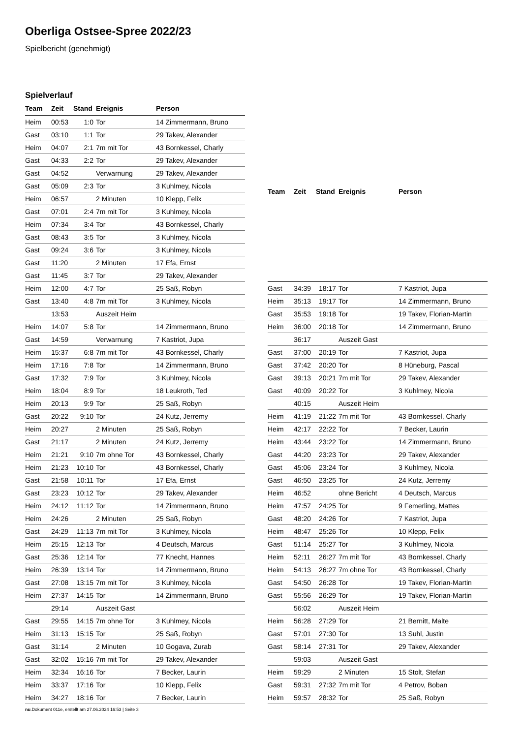Oberliga Ostsee-Spree 2022/23
Spielbericht (genehmigt)
Spielverlauf
| Team | Zeit | Stand | Ereignis | Person |
| --- | --- | --- | --- | --- |
| Heim | 00:53 | 1:0 | Tor | 14 Zimmermann, Bruno |
| Gast | 03:10 | 1:1 | Tor | 29 Takev, Alexander |
| Heim | 04:07 | 2:1 | 7m mit Tor | 43 Bornkessel, Charly |
| Gast | 04:33 | 2:2 | Tor | 29 Takev, Alexander |
| Gast | 04:52 | | Verwarnung | 29 Takev, Alexander |
| Gast | 05:09 | 2:3 | Tor | 3 Kuhlmey, Nicola |
| Heim | 06:57 | | 2 Minuten | 10 Klepp, Felix |
| Gast | 07:01 | 2:4 | 7m mit Tor | 3 Kuhlmey, Nicola |
| Heim | 07:34 | 3:4 | Tor | 43 Bornkessel, Charly |
| Gast | 08:43 | 3:5 | Tor | 3 Kuhlmey, Nicola |
| Gast | 09:24 | 3:6 | Tor | 3 Kuhlmey, Nicola |
| Gast | 11:20 | | 2 Minuten | 17 Efa, Ernst |
| Gast | 11:45 | 3:7 | Tor | 29 Takev, Alexander |
| Heim | 12:00 | 4:7 | Tor | 25 Saß, Robyn |
| Gast | 13:40 | 4:8 | 7m mit Tor | 3 Kuhlmey, Nicola |
| | 13:53 | | Auszeit Heim | |
| Heim | 14:07 | 5:8 | Tor | 14 Zimmermann, Bruno |
| Gast | 14:59 | | Verwarnung | 7 Kastriot, Jupa |
| Heim | 15:37 | 6:8 | 7m mit Tor | 43 Bornkessel, Charly |
| Heim | 17:16 | 7:8 | Tor | 14 Zimmermann, Bruno |
| Gast | 17:32 | 7:9 | Tor | 3 Kuhlmey, Nicola |
| Heim | 18:04 | 8:9 | Tor | 18 Leukroth, Ted |
| Heim | 20:13 | 9:9 | Tor | 25 Saß, Robyn |
| Gast | 20:22 | 9:10 | Tor | 24 Kutz, Jerremy |
| Heim | 20:27 | | 2 Minuten | 25 Saß, Robyn |
| Gast | 21:17 | | 2 Minuten | 24 Kutz, Jerremy |
| Heim | 21:21 | 9:10 | 7m ohne Tor | 43 Bornkessel, Charly |
| Heim | 21:23 | 10:10 | Tor | 43 Bornkessel, Charly |
| Gast | 21:58 | 10:11 | Tor | 17 Efa, Ernst |
| Gast | 23:23 | 10:12 | Tor | 29 Takev, Alexander |
| Heim | 24:12 | 11:12 | Tor | 14 Zimmermann, Bruno |
| Heim | 24:26 | | 2 Minuten | 25 Saß, Robyn |
| Gast | 24:29 | 11:13 | 7m mit Tor | 3 Kuhlmey, Nicola |
| Heim | 25:15 | 12:13 | Tor | 4 Deutsch, Marcus |
| Gast | 25:36 | 12:14 | Tor | 77 Knecht, Hannes |
| Heim | 26:39 | 13:14 | Tor | 14 Zimmermann, Bruno |
| Gast | 27:08 | 13:15 | 7m mit Tor | 3 Kuhlmey, Nicola |
| Heim | 27:37 | 14:15 | Tor | 14 Zimmermann, Bruno |
| | 29:14 | | Auszeit Gast | |
| Gast | 29:55 | 14:15 | 7m ohne Tor | 3 Kuhlmey, Nicola |
| Heim | 31:13 | 15:15 | Tor | 25 Saß, Robyn |
| Gast | 31:14 | | 2 Minuten | 10 Gogava, Zurab |
| Gast | 32:02 | 15:16 | 7m mit Tor | 29 Takev, Alexander |
| Heim | 32:34 | 16:16 | Tor | 7 Becker, Laurin |
| Heim | 33:37 | 17:16 | Tor | 10 Klepp, Felix |
| Heim | 34:27 | 18:16 | Tor | 7 Becker, Laurin |
| Team | Zeit | Stand | Ereignis | Person |
| --- | --- | --- | --- | --- |
| Gast | 34:39 | 18:17 | Tor | 7 Kastriot, Jupa |
| Heim | 35:13 | 19:17 | Tor | 14 Zimmermann, Bruno |
| Gast | 35:53 | 19:18 | Tor | 19 Takev, Florian-Martin |
| Heim | 36:00 | 20:18 | Tor | 14 Zimmermann, Bruno |
| | 36:17 | | Auszeit Gast | |
| Gast | 37:00 | 20:19 | Tor | 7 Kastriot, Jupa |
| Gast | 37:42 | 20:20 | Tor | 8 Hüneburg, Pascal |
| Gast | 39:13 | 20:21 | 7m mit Tor | 29 Takev, Alexander |
| Gast | 40:09 | 20:22 | Tor | 3 Kuhlmey, Nicola |
| | 40:15 | | Auszeit Heim | |
| Heim | 41:19 | 21:22 | 7m mit Tor | 43 Bornkessel, Charly |
| Heim | 42:17 | 22:22 | Tor | 7 Becker, Laurin |
| Heim | 43:44 | 23:22 | Tor | 14 Zimmermann, Bruno |
| Gast | 44:20 | 23:23 | Tor | 29 Takev, Alexander |
| Gast | 45:06 | 23:24 | Tor | 3 Kuhlmey, Nicola |
| Gast | 46:50 | 23:25 | Tor | 24 Kutz, Jerremy |
| Heim | 46:52 | | ohne Bericht | 4 Deutsch, Marcus |
| Heim | 47:57 | 24:25 | Tor | 9 Femerling, Mattes |
| Gast | 48:20 | 24:26 | Tor | 7 Kastriot, Jupa |
| Heim | 48:47 | 25:26 | Tor | 10 Klepp, Felix |
| Gast | 51:14 | 25:27 | Tor | 3 Kuhlmey, Nicola |
| Heim | 52:11 | 26:27 | 7m mit Tor | 43 Bornkessel, Charly |
| Heim | 54:13 | 26:27 | 7m ohne Tor | 43 Bornkessel, Charly |
| Gast | 54:50 | 26:28 | Tor | 19 Takev, Florian-Martin |
| Gast | 55:56 | 26:29 | Tor | 19 Takev, Florian-Martin |
| | 56:02 | | Auszeit Heim | |
| Heim | 56:28 | 27:29 | Tor | 21 Bernitt, Malte |
| Gast | 57:01 | 27:30 | Tor | 13 Suhl, Justin |
| Gast | 58:14 | 27:31 | Tor | 29 Takev, Alexander |
| | 59:03 | | Auszeit Gast | |
| Heim | 59:29 | | 2 Minuten | 15 Stolt, Stefan |
| Gast | 59:31 | 27:32 | 7m mit Tor | 4 Petrov, Boban |
| Heim | 59:57 | 28:32 | Tor | 25 Saß, Robyn |
nu.Dokument 011e, erstellt am 27.06.2024 16:53 | Seite 3